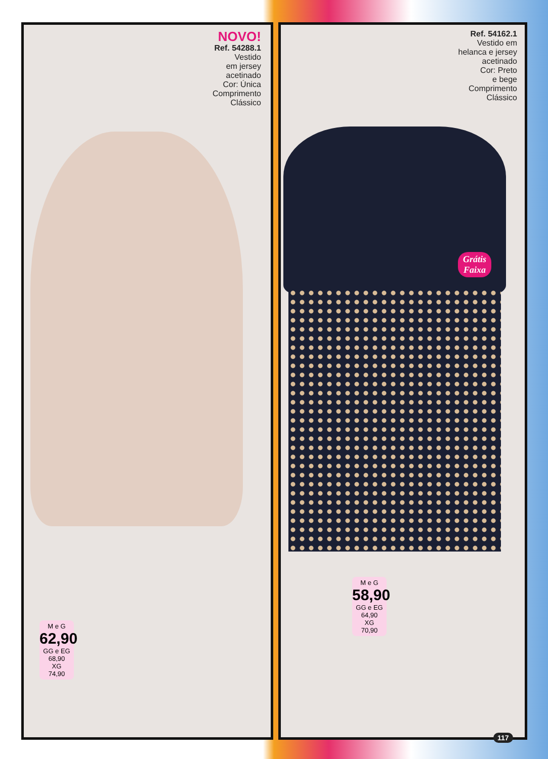NOVO!
Ref. 54288.1
Vestido
em jersey
acetinado
Cor: Única
Comprimento
Clássico
Ref. 54162.1
Vestido em
helanca e jersey
acetinado
Cor: Preto
e bege
Comprimento
Clássico
Grátis
Faixa
M e G
62,90
GG e EG
68,90
XG
74,90
M e G
58,90
GG e EG
64,90
XG
70,90
117